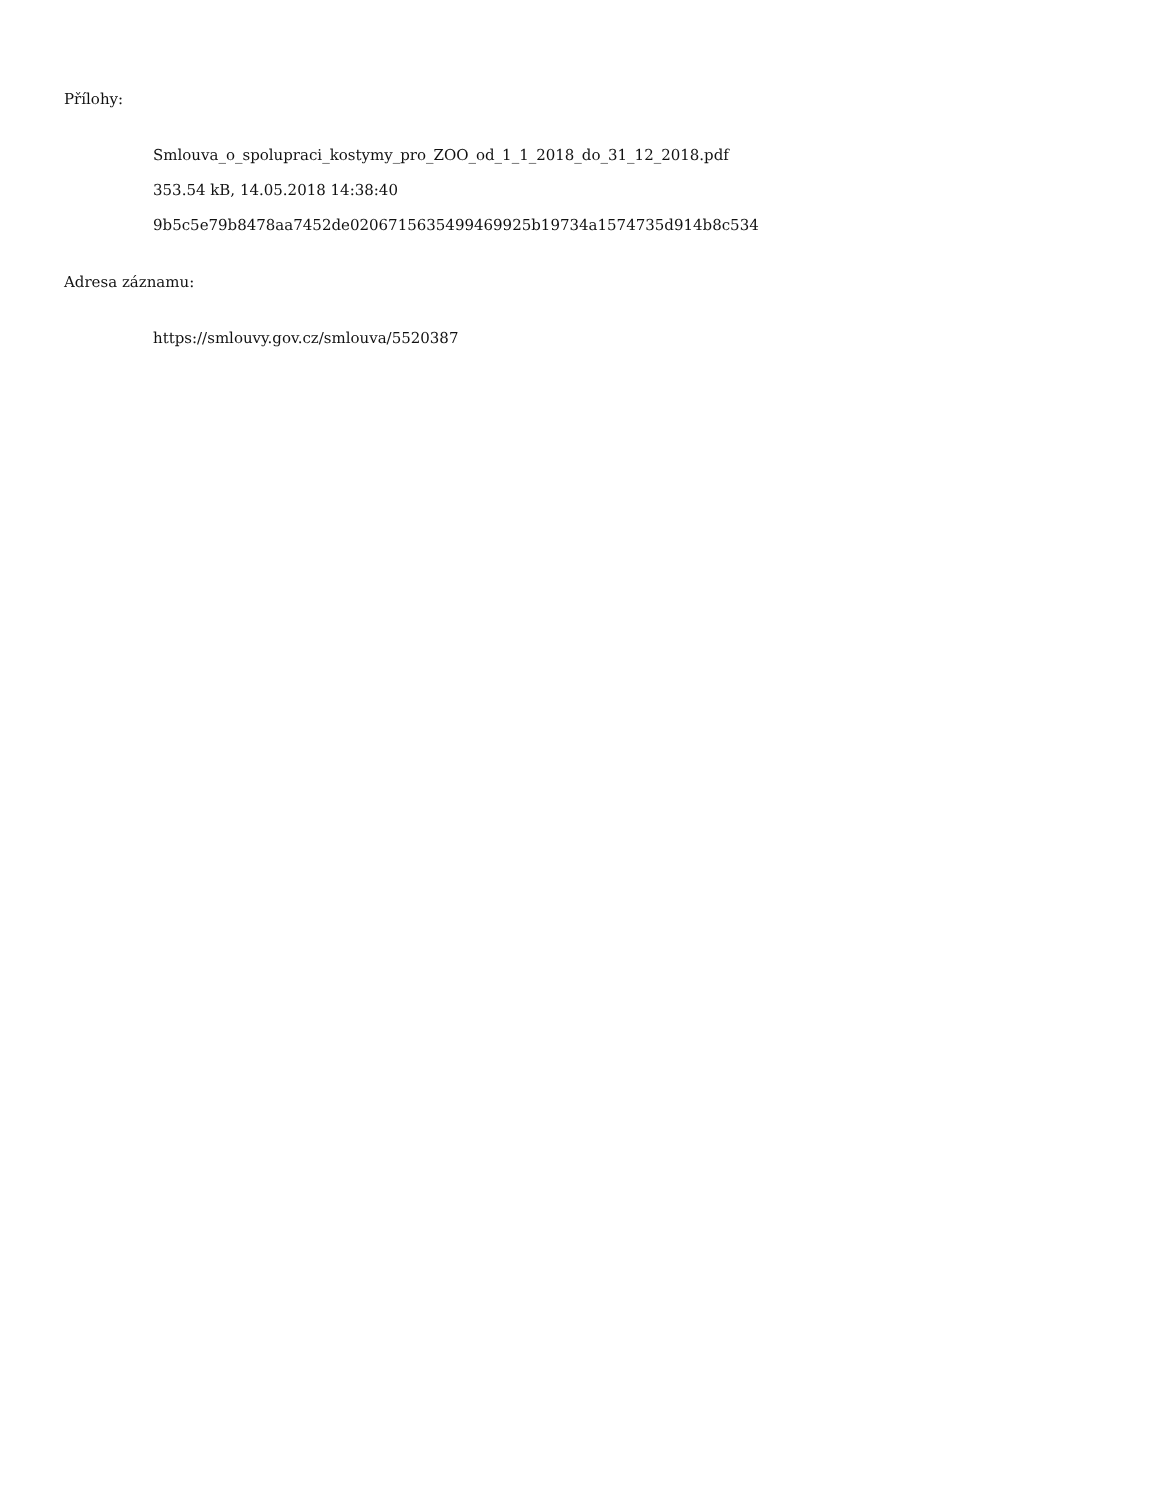Přílohy:
Smlouva_o_spolupraci_kostymy_pro_ZOO_od_1_1_2018_do_31_12_2018.pdf
353.54 kB, 14.05.2018 14:38:40
9b5c5e79b8478aa7452de0206715635499469925b19734a1574735d914b8c534
Adresa záznamu:
https://smlouvy.gov.cz/smlouva/5520387